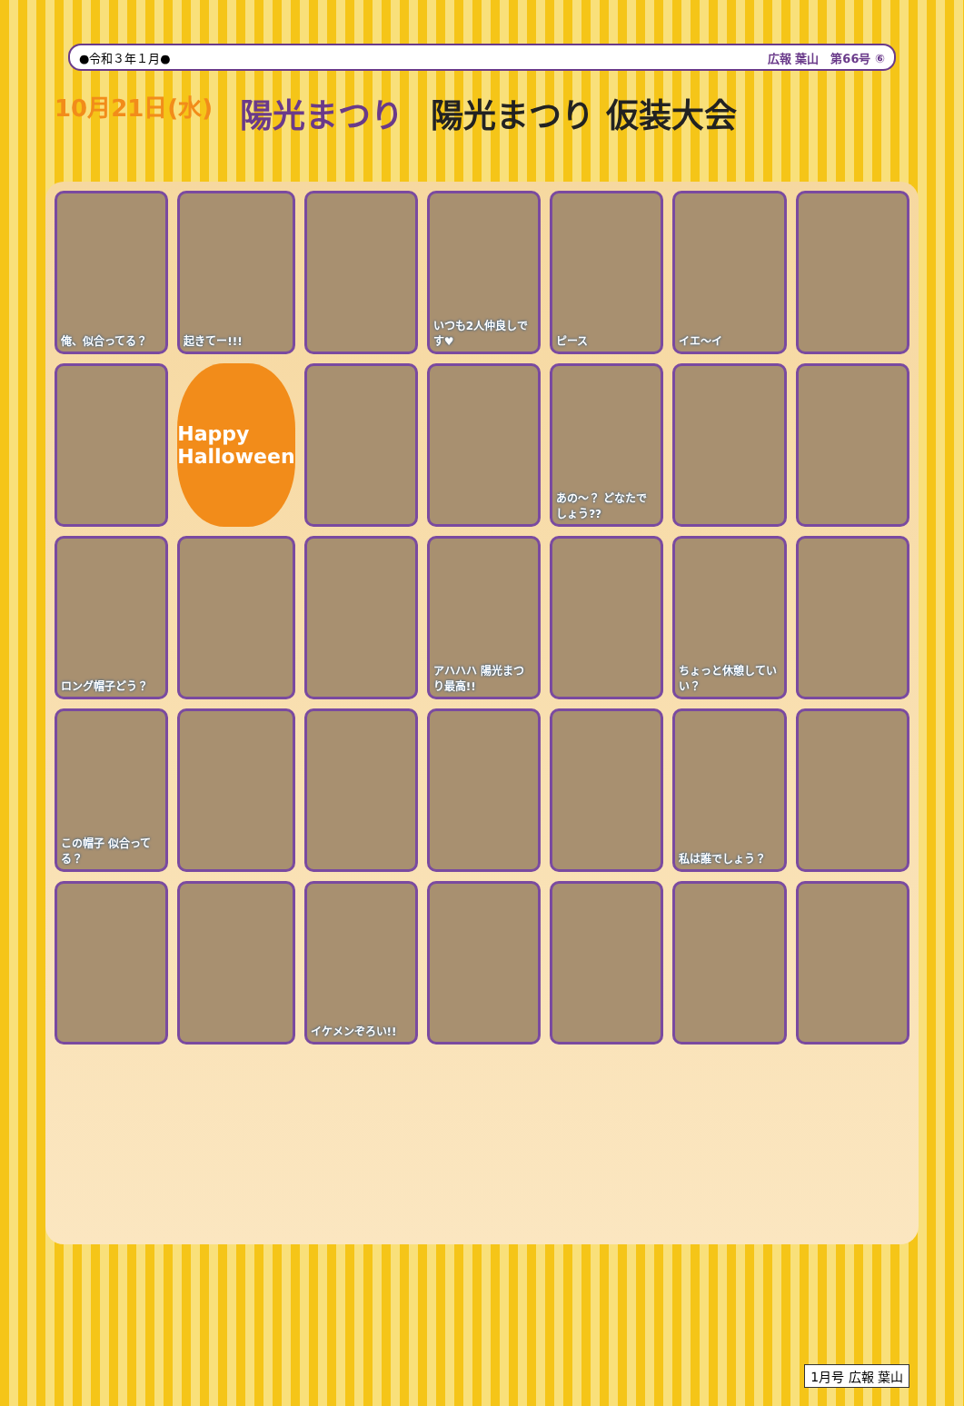●令和３年１月● 広報 葉山　第66号 ⑥
10月21日(水) 陽光まつり 陽光まつり 仮装大会
俺、似合ってる？
起きてー!!!
いつも2人仲良しです♥
ピース
イエ～イ
Happy Halloween
あの～？ どなたでしょう??
ロング帽子どう？
アハハハ 陽光まつり最高!!
ちょっと休憩していい？
この帽子 似合ってる？
私は誰でしょう？
イケメンぞろい!!
1月号 広報 葉山